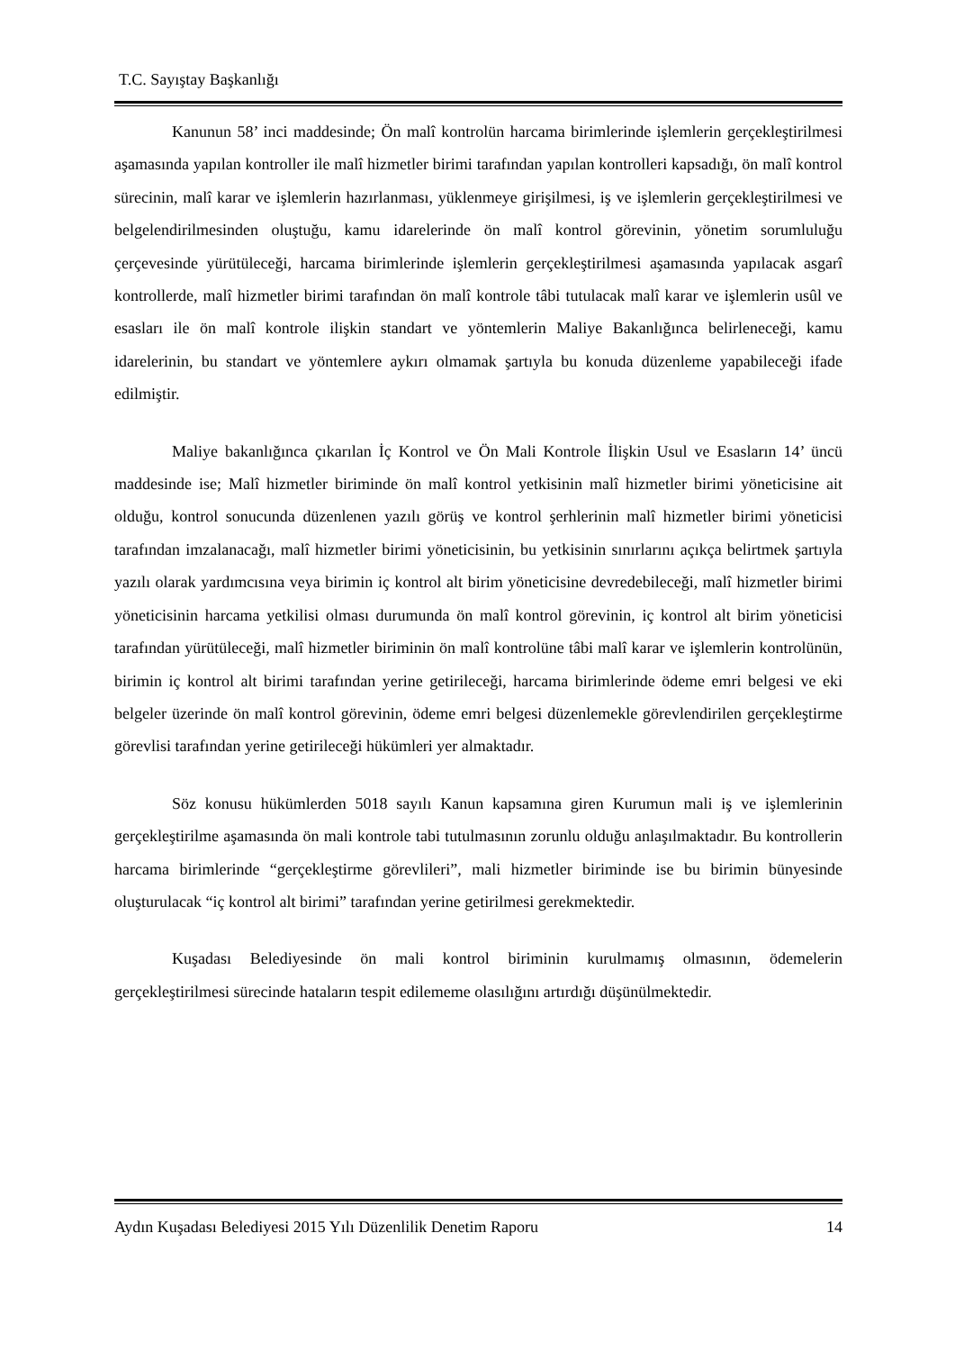T.C. Sayıştay Başkanlığı
Kanunun 58’ inci maddesinde; Ön malî kontrolün harcama birimlerinde işlemlerin gerçekleştirilmesi aşamasında yapılan kontroller ile malî hizmetler birimi tarafından yapılan kontrolleri kapsadığı, ön malî kontrol sürecinin, malî karar ve işlemlerin hazırlanması, yüklenmeye girişilmesi, iş ve işlemlerin gerçekleştirilmesi ve belgelendirilmesinden oluştuğu, kamu idarelerinde ön malî kontrol görevinin, yönetim sorumluluğu çerçevesinde yürütüleceği, harcama birimlerinde işlemlerin gerçekleştirilmesi aşamasında yapılacak asgarî kontrollerde, malî hizmetler birimi tarafından ön malî kontrole tâbi tutulacak malî karar ve işlemlerin usûl ve esasları ile ön malî kontrole ilişkin standart ve yöntemlerin Maliye Bakanlığınca belirleneceği, kamu idarelerinin, bu standart ve yöntemlere aykırı olmamak şartıyla bu konuda düzenleme yapabileceği ifade edilmiştir.
Maliye bakanlığınca çıkarılan İç Kontrol ve Ön Mali Kontrole İlişkin Usul ve Esasların 14’ üncü maddesinde ise; Malî hizmetler biriminde ön malî kontrol yetkisinin malî hizmetler birimi yöneticisine ait olduğu, kontrol sonucunda düzenlenen yazılı görüş ve kontrol şerhlerinin malî hizmetler birimi yöneticisi tarafından imzalanacağı, malî hizmetler birimi yöneticisinin, bu yetkisinin sınırlarını açıkça belirtmek şartıyla yazılı olarak yardımcısına veya birimin iç kontrol alt birim yöneticisine devredebileceği, malî hizmetler birimi yöneticisinin harcama yetkilisi olması durumunda ön malî kontrol görevinin, iç kontrol alt birim yöneticisi tarafından yürütüleceği, malî hizmetler biriminin ön malî kontrolüne tâbi malî karar ve işlemlerin kontrolünün, birimin iç kontrol alt birimi tarafından yerine getirileceği, harcama birimlerinde ödeme emri belgesi ve eki belgeler üzerinde ön malî kontrol görevinin, ödeme emri belgesi düzenlemekle görevlendirilen gerçekleştirme görevlisi tarafından yerine getirileceği hükümleri yer almaktadır.
Söz konusu hükümlerden 5018 sayılı Kanun kapsamına giren Kurumun mali iş ve işlemlerinin gerçekleştirilme aşamasında ön mali kontrole tabi tutulmasının zorunlu olduğu anlaşılmaktadır. Bu kontrollerin harcama birimlerinde “gerçekleştirme görevlileri”, mali hizmetler biriminde ise bu birimin bünyesinde oluşturulacak “iç kontrol alt birimi” tarafından yerine getirilmesi gerekmektedir.
Kuşadası Belediyesinde ön mali kontrol biriminin kurulmamış olmasının, ödemelerin gerçekleştirilmesi sürecinde hataların tespit edilememe olasılığını artırdığı düşünülmektedir.
Aydın Kuşadası Belediyesi 2015 Yılı Düzenlilik Denetim Raporu 14